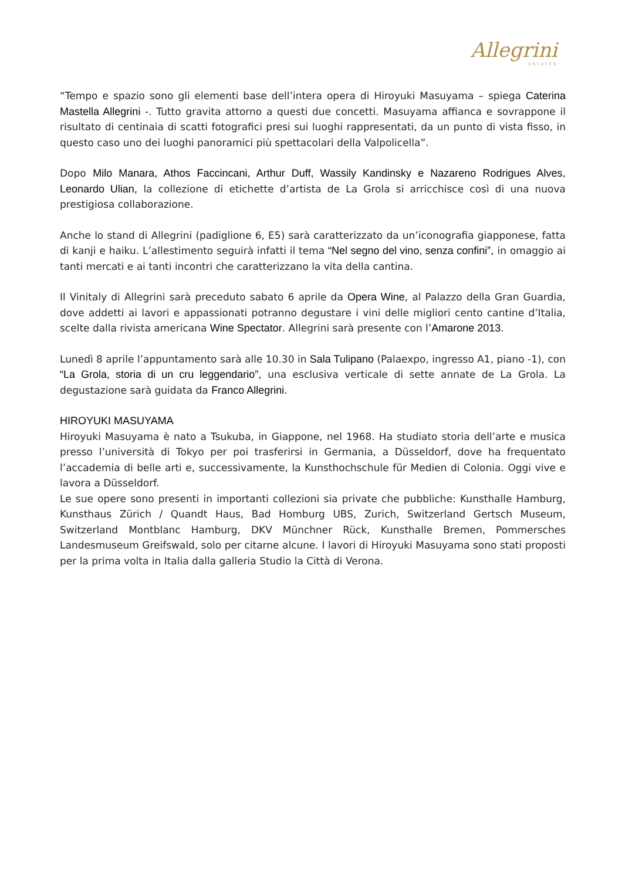Allegrini
ESTATES
“Tempo e spazio sono gli elementi base dell’intera opera di Hiroyuki Masuyama – spiega Caterina Mastella Allegrini -. Tutto gravita attorno a questi due concetti. Masuyama affianca e sovrappone il risultato di centinaia di scatti fotografici presi sui luoghi rappresentati, da un punto di vista fisso, in questo caso uno dei luoghi panoramici più spettacolari della Valpolicella”.
Dopo Milo Manara, Athos Faccincani, Arthur Duff, Wassily Kandinsky e Nazareno Rodrigues Alves, Leonardo Ulian, la collezione di etichette d’artista de La Grola si arricchisce così di una nuova prestigiosa collaborazione.
Anche lo stand di Allegrini (padiglione 6, E5) sarà caratterizzato da un’iconografia giapponese, fatta di kanji e haiku. L’allestimento seguirà infatti il tema “Nel segno del vino, senza confini”, in omaggio ai tanti mercati e ai tanti incontri che caratterizzano la vita della cantina.
Il Vinitaly di Allegrini sarà preceduto sabato 6 aprile da Opera Wine, al Palazzo della Gran Guardia, dove addetti ai lavori e appassionati potranno degustare i vini delle migliori cento cantine d’Italia, scelte dalla rivista americana Wine Spectator. Allegrini sarà presente con l’Amarone 2013.
Lunedì 8 aprile l’appuntamento sarà alle 10.30 in Sala Tulipano (Palaexpo, ingresso A1, piano -1), con “La Grola, storia di un cru leggendario”, una esclusiva verticale di sette annate de La Grola. La degustazione sarà guidata da Franco Allegrini.
HIROYUKI MASUYAMA
Hiroyuki Masuyama è nato a Tsukuba, in Giappone, nel 1968. Ha studiato storia dell’arte e musica presso l’università di Tokyo per poi trasferirsi in Germania, a Düsseldorf, dove ha frequentato l’accademia di belle arti e, successivamente, la Kunsthochschule für Medien di Colonia. Oggi vive e lavora a Düsseldorf.
Le sue opere sono presenti in importanti collezioni sia private che pubbliche: Kunsthalle Hamburg, Kunsthaus Zürich / Quandt Haus, Bad Homburg UBS, Zurich, Switzerland Gertsch Museum, Switzerland Montblanc Hamburg, DKV Münchner Rück, Kunsthalle Bremen, Pommersches Landesmuseum Greifswald, solo per citarne alcune. I lavori di Hiroyuki Masuyama sono stati proposti per la prima volta in Italia dalla galleria Studio la Città di Verona.